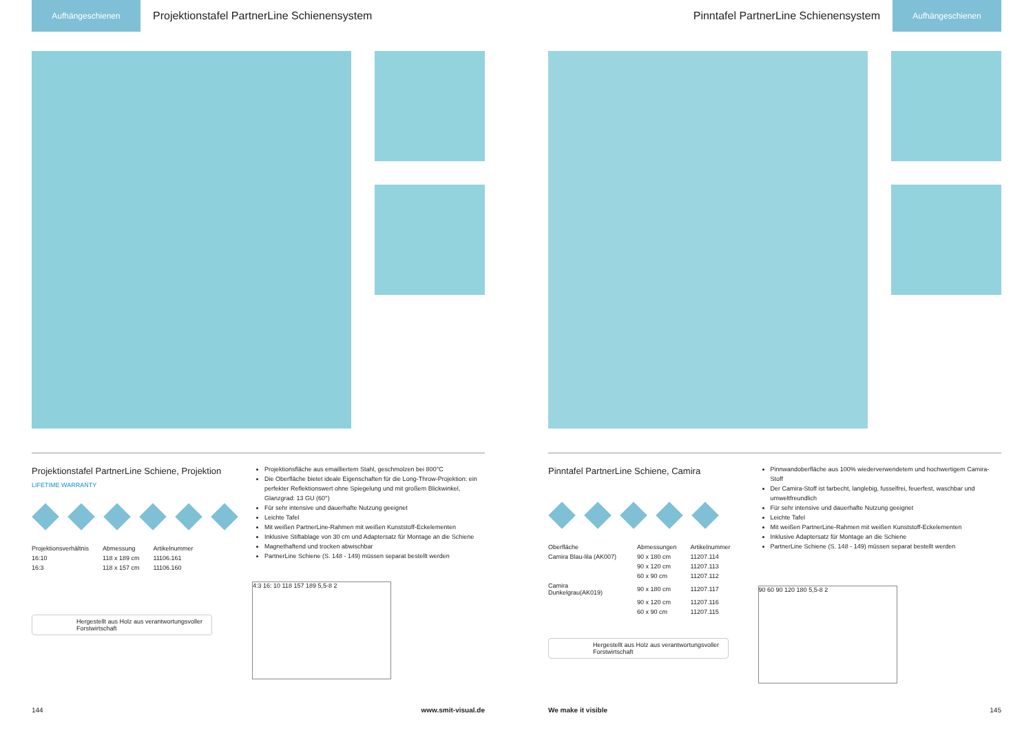Aufhängeschienen
Projektionstafel PartnerLine Schienensystem
Projektionstafel PartnerLine Schiene, Projektion LIFETIME WARRANTY
| Projektionsverhältnis | Abmessung | Artikelnummer |
| --- | --- | --- |
| 16:10 | 118 x 189 cm | 11106.161 |
| 16:3 | 118 x 157 cm | 11106.160 |
Hergestellt aus Holz aus verantwortungsvoller Forstwirtschaft
Projektionsfläche aus emailliertem Stahl, geschmolzen bei 800°C
Die Oberfläche bietet ideale Eigenschaften für die Long-Throw-Projektion: ein perfekter Reflektionswert ohne Spiegelung und mit großem Blickwinkel, Glanzgrad: 13 GU (60°)
Für sehr intensive und dauerhafte Nutzung geeignet
Leichte Tafel
Mit weißen PartnerLine-Rahmen mit weißen Kunststoff-Eckelementen
Inklusive Stiftablage von 30 cm und Adaptersatz für Montage an die Schiene
Magnethaftend und trocken abwischbar
PartnerLine Schiene (S. 148 - 149) müssen separat bestellt werden
4:3 16: 10 118 157 189 5,5-8 2
144 www.smit-visual.de
Pinntafel PartnerLine Schienensystem
Aufhängeschienen
Pinntafel PartnerLine Schiene, Camira
| Oberfläche | Abmessungen | Artikelnummer |
| --- | --- | --- |
| Camira Blau-lila (AK007) | 90 x 180 cm | 11207.114 |
| | 90 x 120 cm | 11207.113 |
| | 60 x 90 cm | 11207.112 |
| Camira Dunkelgrau(AK019) | 90 x 180 cm | 11207.117 |
| | 90 x 120 cm | 11207.116 |
| | 60 x 90 cm | 11207.115 |
Hergestellt aus Holz aus verantwortungsvoller Forstwirtschaft
Pinnwandoberfläche aus 100% wiederverwendetem und hochwertigem Camira-Stoff
Der Camira-Stoff ist farbecht, langlebig, fusselfrei, feuerfest, waschbar und umweltfreundlich
Für sehr intensive und dauerhafte Nutzung geeignet
Leichte Tafel
Mit weißen PartnerLine-Rahmen mit weißen Kunststoff-Eckelementen
Inklusive Adaptersatz für Montage an die Schiene
PartnerLine Schiene (S. 148 - 149) müssen separat bestellt werden
90 60 90 120 180 5,5-8 2
We make it visible 145